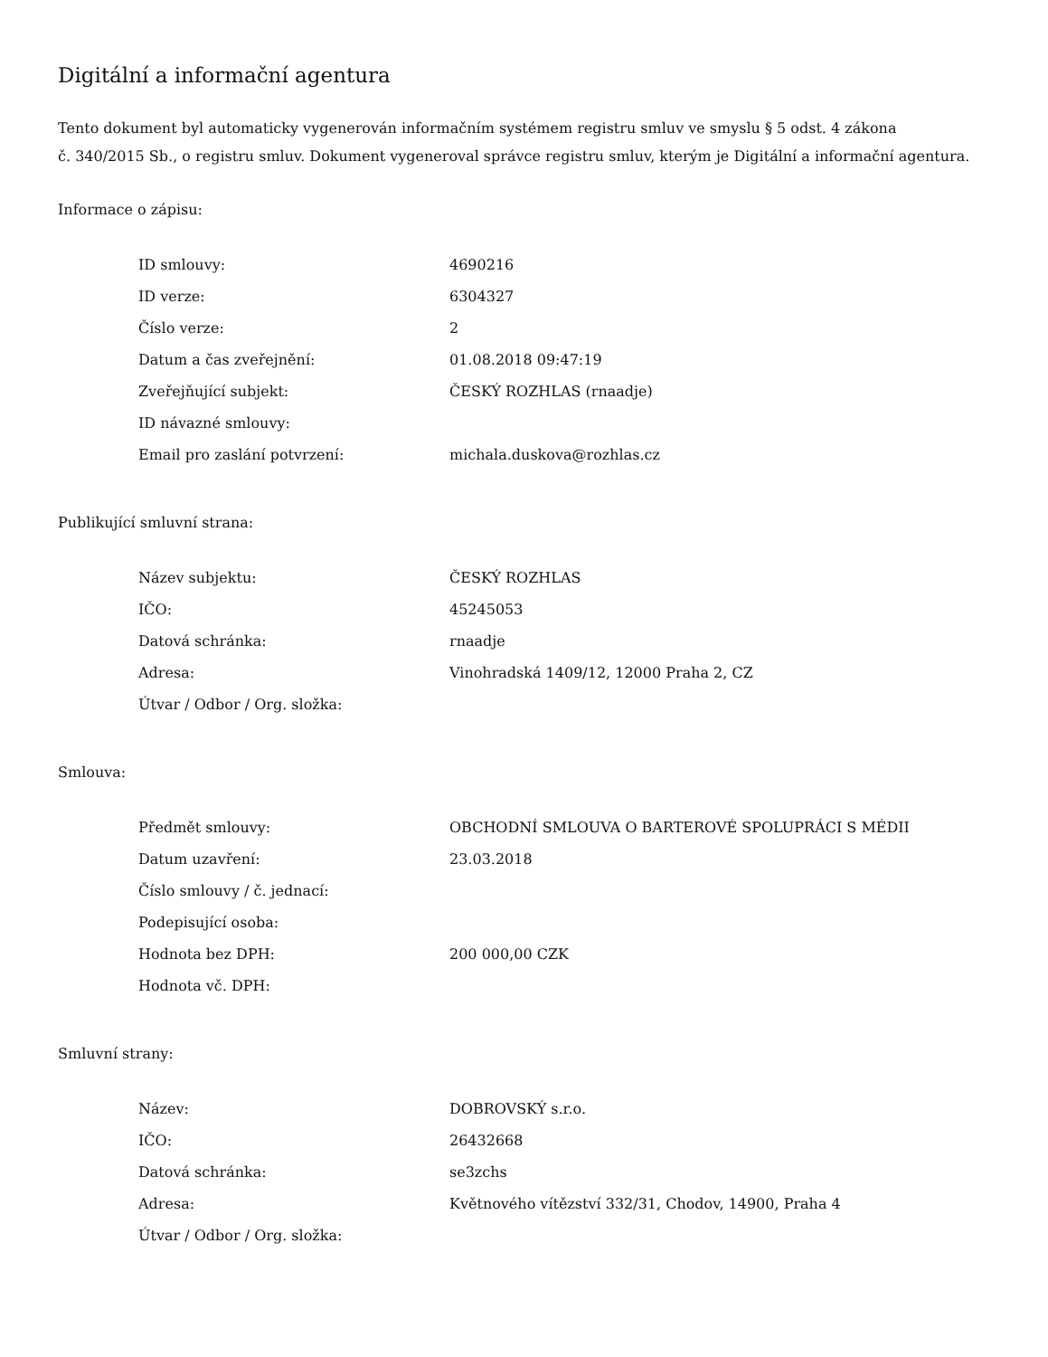Digitální a informační agentura
Tento dokument byl automaticky vygenerován informačním systémem registru smluv ve smyslu § 5 odst. 4 zákona
č. 340/2015 Sb., o registru smluv. Dokument vygeneroval správce registru smluv, kterým je Digitální a informační agentura.
Informace o zápisu:
| ID smlouvy: | 4690216 |
| ID verze: | 6304327 |
| Číslo verze: | 2 |
| Datum a čas zveřejnění: | 01.08.2018 09:47:19 |
| Zveřejňující subjekt: | ČESKÝ ROZHLAS (rnaadje) |
| ID návazné smlouvy: | |
| Email pro zaslání potvrzení: | michala.duskova@rozhlas.cz |
Publikující smluvní strana:
| Název subjektu: | ČESKÝ ROZHLAS |
| IČO: | 45245053 |
| Datová schránka: | rnaadje |
| Adresa: | Vinohradská 1409/12, 12000 Praha 2, CZ |
| Útvar / Odbor / Org. složka: | |
Smlouva:
| Předmět smlouvy: | OBCHODNÍ SMLOUVA O BARTEROVÉ SPOLUPRÁCI S MÉDII |
| Datum uzavření: | 23.03.2018 |
| Číslo smlouvy / č. jednací: | |
| Podepisující osoba: | |
| Hodnota bez DPH: | 200 000,00 CZK |
| Hodnota vč. DPH: | |
Smluvní strany:
| Název: | DOBROVSKÝ s.r.o. |
| IČO: | 26432668 |
| Datová schránka: | se3zchs |
| Adresa: | Květnového vítězství 332/31, Chodov, 14900, Praha 4 |
| Útvar / Odbor / Org. složka: | |